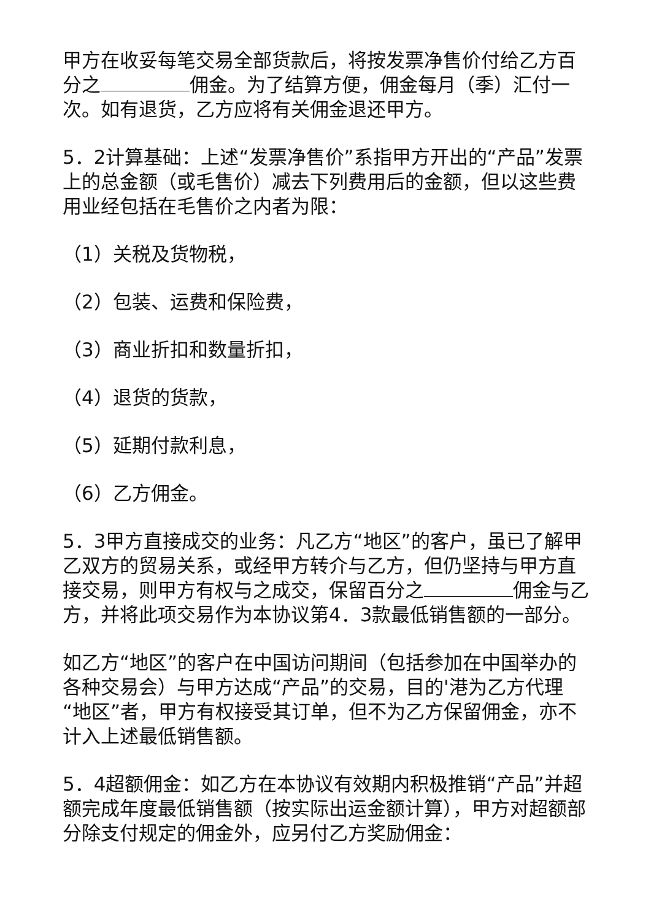甲方在收妥每笔交易全部货款后，将按发票净售价付给乙方百分之 佣金。为了结算方便，佣金每月（季）汇付一次。如有退货，乙方应将有关佣金退还甲方。
5．2计算基础：上述“发票净售价”系指甲方开出的“产品”发票上的总金额（或毛售价）减去下列费用后的金额，但以这些费用业经包括在毛售价之内者为限：
（1）关税及货物税，
（2）包装、运费和保险费，
（3）商业折扣和数量折扣，
（4）退货的货款，
（5）延期付款利息，
（6）乙方佣金。
5．3甲方直接成交的业务：凡乙方“地区”的客户，虽已了解甲乙双方的贸易关系，或经甲方转介与乙方，但仍坚持与甲方直接交易，则甲方有权与之成交，保留百分之 佣金与乙方，并将此项交易作为本协议第4．3款最低销售额的一部分。
如乙方“地区”的客户在中国访问期间（包括参加在中国举办的各种交易会）与甲方达成“产品”的交易，目的'港为乙方代理“地区”者，甲方有权接受其订单，但不为乙方保留佣金，亦不计入上述最低销售额。
5．4超额佣金：如乙方在本协议有效期内积极推销“产品”并超额完成年度最低销售额（按实际出运金额计算），甲方对超额部分除支付规定的佣金外，应另付乙方奖励佣金：